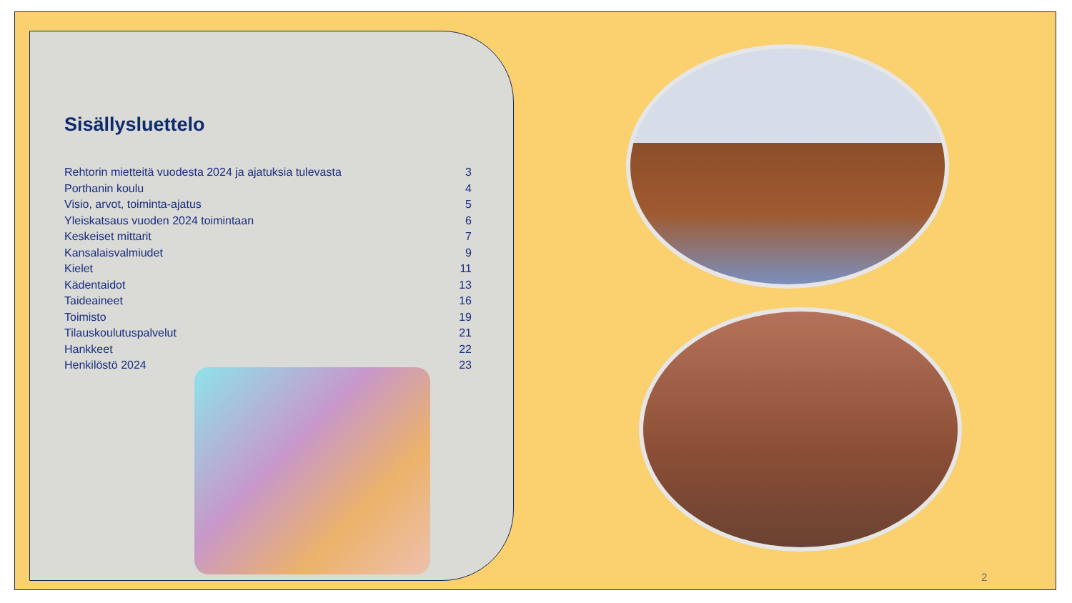Sisällysluettelo
| Rehtorin mietteitä vuodesta 2024 ja ajatuksia tulevasta | 3 |
| Porthanin koulu | 4 |
| Visio, arvot, toiminta-ajatus | 5 |
| Yleiskatsaus vuoden 2024 toimintaan | 6 |
| Keskeiset mittarit | 7 |
| Kansalaisvalmiudet | 9 |
| Kielet | 11 |
| Kädentaidot | 13 |
| Taideaineet | 16 |
| Toimisto | 19 |
| Tilauskoulutuspalvelut | 21 |
| Hankkeet | 22 |
| Henkilöstö 2024 | 23 |
2